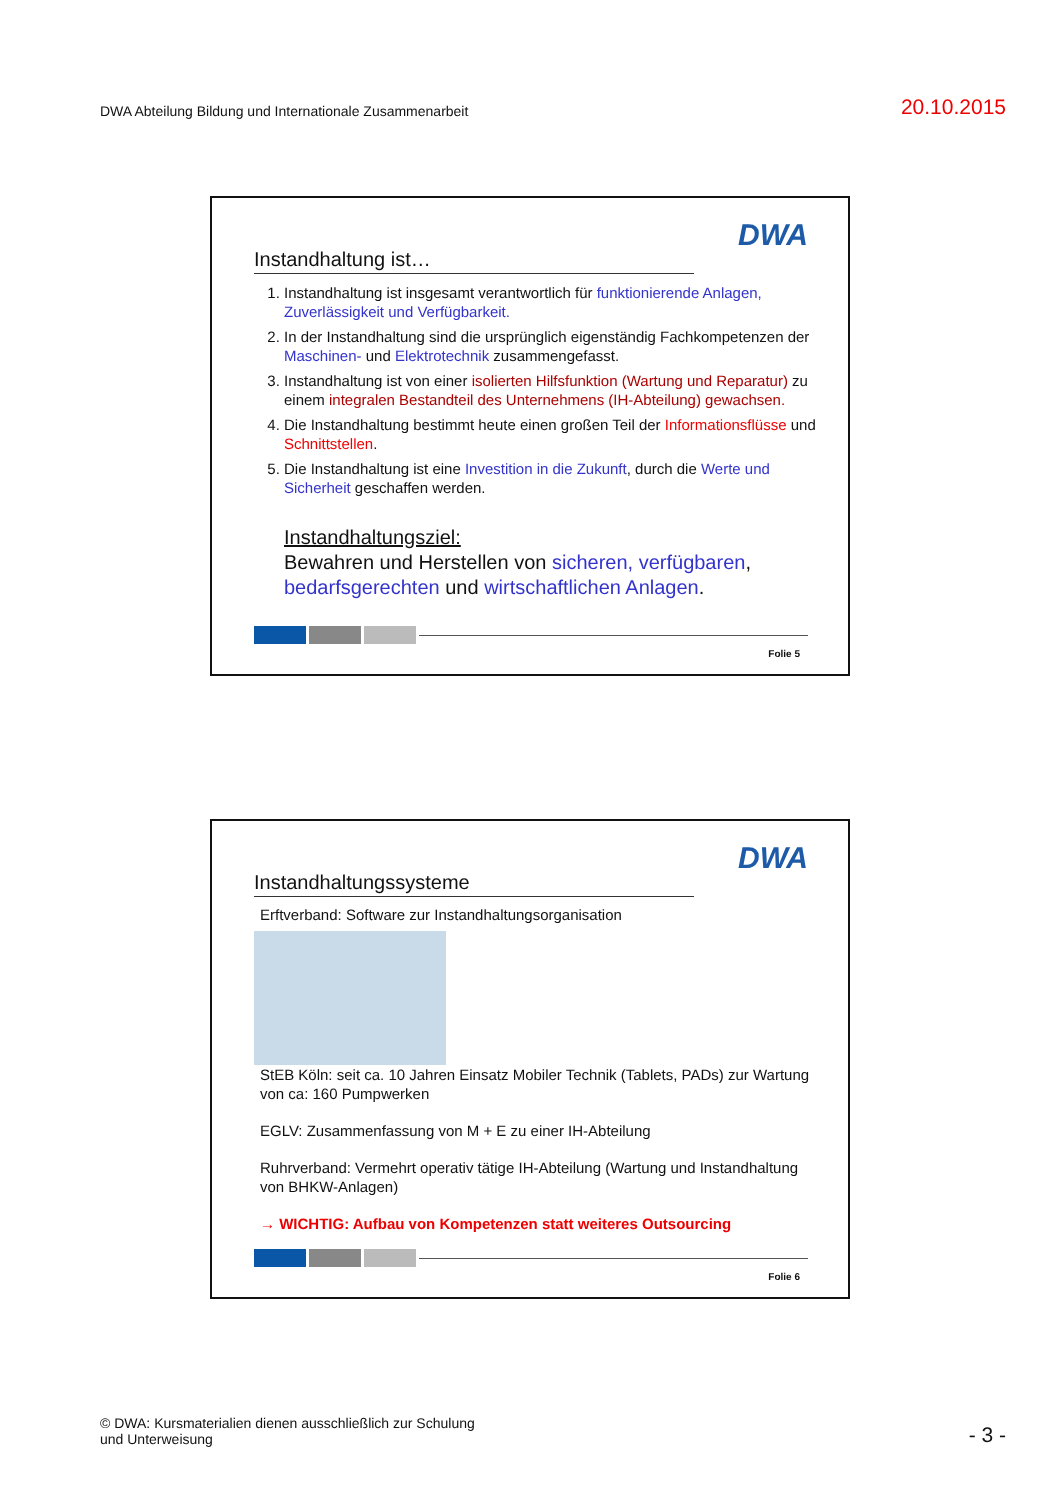DWA Abteilung Bildung und Internationale Zusammenarbeit
20.10.2015
DWA
Instandhaltung ist…
1. Instandhaltung ist insgesamt verantwortlich für funktionierende Anlagen, Zuverlässigkeit und Verfügbarkeit.
2. In der Instandhaltung sind die ursprünglich eigenständig Fachkompetenzen der Maschinen- und Elektrotechnik zusammengefasst.
3. Instandhaltung ist von einer isolierten Hilfsfunktion (Wartung und Reparatur) zu einem integralen Bestandteil des Unternehmens (IH-Abteilung) gewachsen.
4. Die Instandhaltung bestimmt heute einen großen Teil der Informationsflüsse und Schnittstellen.
5. Die Instandhaltung ist eine Investition in die Zukunft, durch die Werte und Sicherheit geschaffen werden.
Instandhaltungsziel:
Bewahren und Herstellen von sicheren, verfügbaren, bedarfsgerechten und wirtschaftlichen Anlagen.
Folie 5
DWA
Instandhaltungssysteme
Erftverband: Software zur Instandhaltungsorganisation
StEB Köln: seit ca. 10 Jahren Einsatz Mobiler Technik (Tablets, PADs) zur Wartung von ca: 160 Pumpwerken
EGLV: Zusammenfassung von M + E zu einer IH-Abteilung
Ruhrverband: Vermehrt operativ tätige IH-Abteilung (Wartung und Instandhaltung von BHKW-Anlagen)
→ WICHTIG: Aufbau von Kompetenzen statt weiteres Outsourcing
Folie 6
© DWA: Kursmaterialien dienen ausschließlich zur Schulung
und Unterweisung
- 3 -